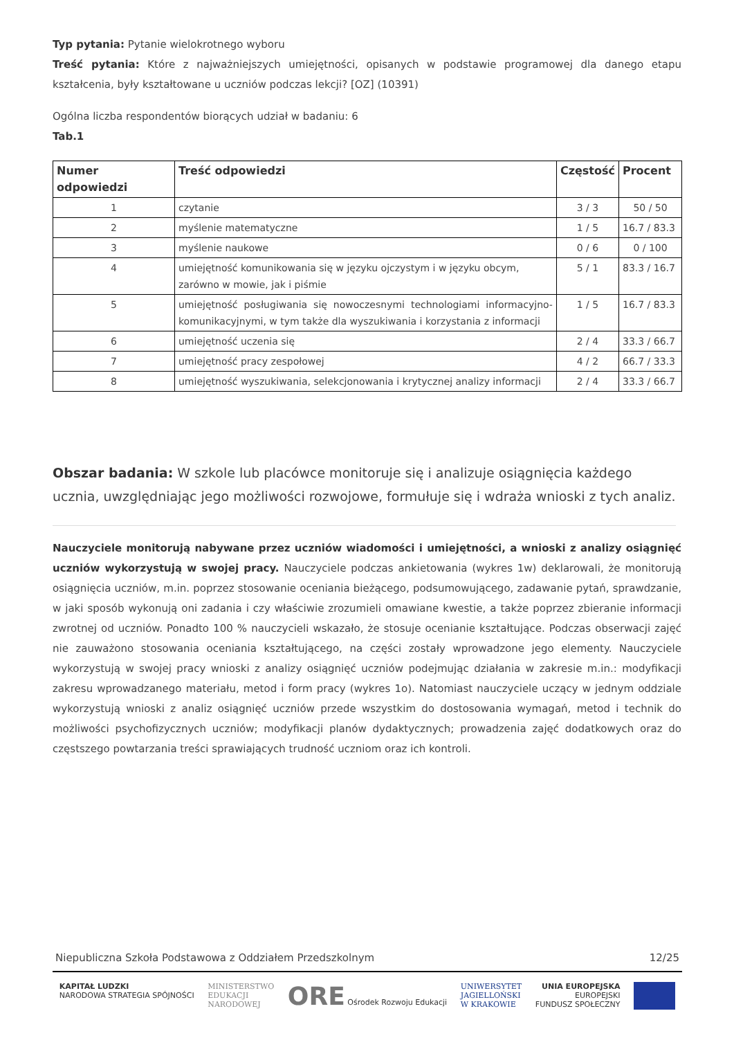Typ pytania: Pytanie wielokrotnego wyboru
Treść pytania: Które z najważniejszych umiejętności, opisanych w podstawie programowej dla danego etapu kształcenia, były kształtowane u uczniów podczas lekcji? [OZ] (10391)
Ogólna liczba respondentów biorących udział w badaniu: 6
Tab.1
| Numer odpowiedzi | Treść odpowiedzi | Częstość | Procent |
| --- | --- | --- | --- |
| 1 | czytanie | 3 / 3 | 50 / 50 |
| 2 | myślenie matematyczne | 1 / 5 | 16.7 / 83.3 |
| 3 | myślenie naukowe | 0 / 6 | 0 / 100 |
| 4 | umiejętność komunikowania się w języku ojczystym i w języku obcym, zarówno w mowie, jak i piśmie | 5 / 1 | 83.3 / 16.7 |
| 5 | umiejętność posługiwania się nowoczesnymi technologiami informacyjno-komunikacyjnymi, w tym także dla wyszukiwania i korzystania z informacji | 1 / 5 | 16.7 / 83.3 |
| 6 | umiejętność uczenia się | 2 / 4 | 33.3 / 66.7 |
| 7 | umiejętność pracy zespołowej | 4 / 2 | 66.7 / 33.3 |
| 8 | umiejętność wyszukiwania, selekcjonowania i krytycznej analizy informacji | 2 / 4 | 33.3 / 66.7 |
Obszar badania: W szkole lub placówce monitoruje się i analizuje osiągnięcia każdego ucznia, uwzględniając jego możliwości rozwojowe, formułuje się i wdraża wnioski z tych analiz.
Nauczyciele monitorują nabywane przez uczniów wiadomości i umiejętności, a wnioski z analizy osiągnięć uczniów wykorzystują w swojej pracy. Nauczyciele podczas ankietowania (wykres 1w) deklarowali, że monitorują osiągnięcia uczniów, m.in. poprzez stosowanie oceniania bieżącego, podsumowującego, zadawanie pytań, sprawdzanie, w jaki sposób wykonują oni zadania i czy właściwie zrozumieli omawiane kwestie, a także poprzez zbieranie informacji zwrotnej od uczniów. Ponadto 100 % nauczycieli wskazało, że stosuje ocenianie kształtujące. Podczas obserwacji zajęć nie zauważono stosowania oceniania kształtującego, na części zostały wprowadzone jego elementy. Nauczyciele wykorzystują w swojej pracy wnioski z analizy osiągnięć uczniów podejmując działania w zakresie m.in.: modyfikacji zakresu wprowadzanego materiału, metod i form pracy (wykres 1o). Natomiast nauczyciele uczący w jednym oddziale wykorzystują wnioski z analiz osiągnięć uczniów przede wszystkim do dostosowania wymagań, metod i technik do możliwości psychofizycznych uczniów; modyfikacji planów dydaktycznych; prowadzenia zajęć dodatkowych oraz do częstszego powtarzania treści sprawiających trudność uczniom oraz ich kontroli.
Niepubliczna Szkoła Podstawowa z Oddziałem Przedszkolnym 12/25
KAPITAŁ LUDZKI
NARODOWA STRATEGIA SPÓJNOŚCI MINISTERSTWO
EDUKACJI
NARODOWEJ ORE Ośrodek Rozwoju Edukacji UNIWERSYTET
JAGIELLOŃSKI
W KRAKOWIE UNIA EUROPEJSKA
EUROPEJSKI
FUNDUSZ SPOŁECZNY